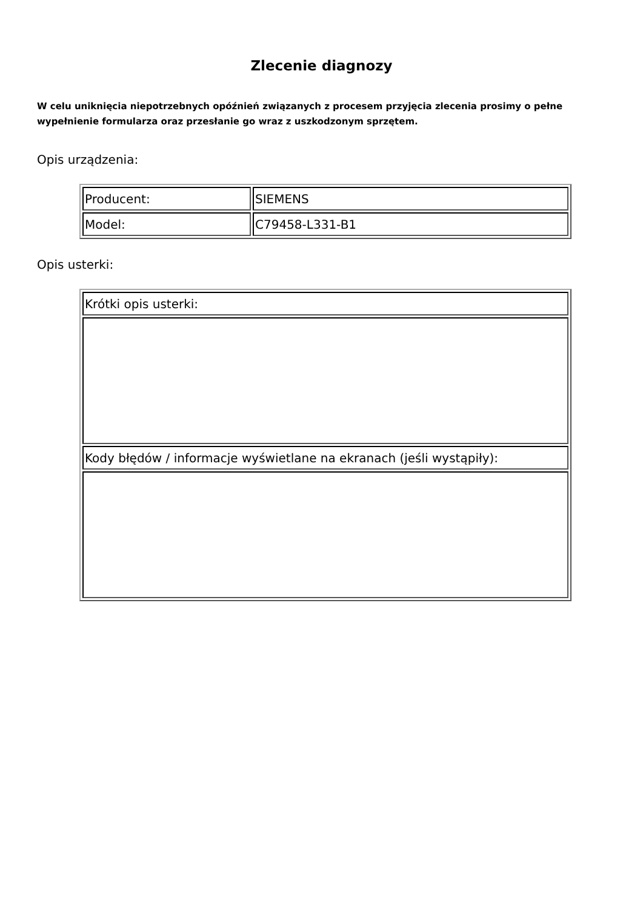Zlecenie diagnozy
W celu uniknięcia niepotrzebnych opóźnień związanych z procesem przyjęcia zlecenia prosimy o pełne wypełnienie formularza oraz przesłanie go wraz z uszkodzonym sprzętem.
Opis urządzenia:
| Producent: | SIEMENS |
| Model: | C79458-L331-B1 |
Opis usterki:
| Krótki opis usterki: |
| Kody błędów / informacje wyświetlane na ekranach (jeśli wystąpiły): |